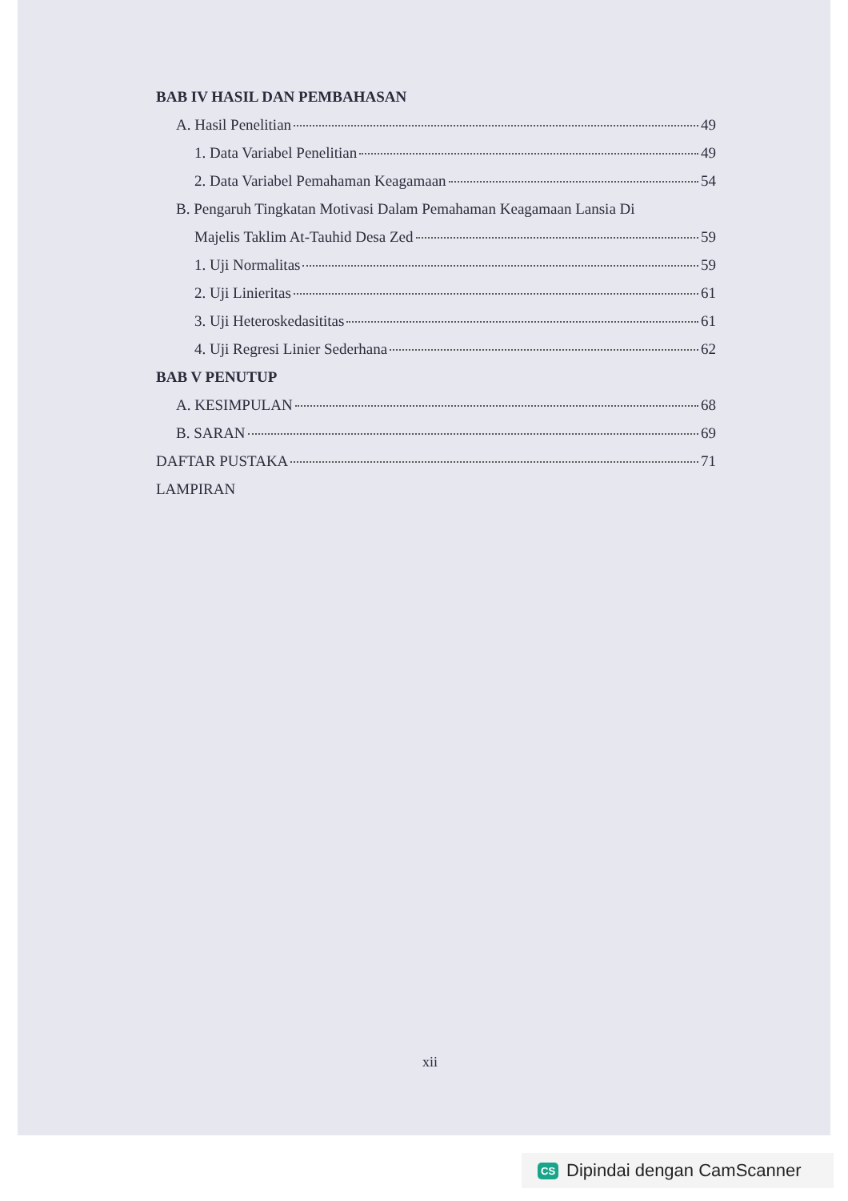BAB IV HASIL DAN PEMBAHASAN
A. Hasil Penelitian 49
1. Data Variabel Penelitian 49
2. Data Variabel Pemahaman Keagamaan 54
B. Pengaruh Tingkatan Motivasi Dalam Pemahaman Keagamaan Lansia Di
Majelis Taklim At-Tauhid Desa Zed 59
1. Uji Normalitas 59
2. Uji Linieritas 61
3. Uji Heteroskedasititas 61
4. Uji Regresi Linier Sederhana 62
BAB V PENUTUP
A. KESIMPULAN 68
B. SARAN 69
DAFTAR PUSTAKA 71
LAMPIRAN
xii
CS Dipindai dengan CamScanner